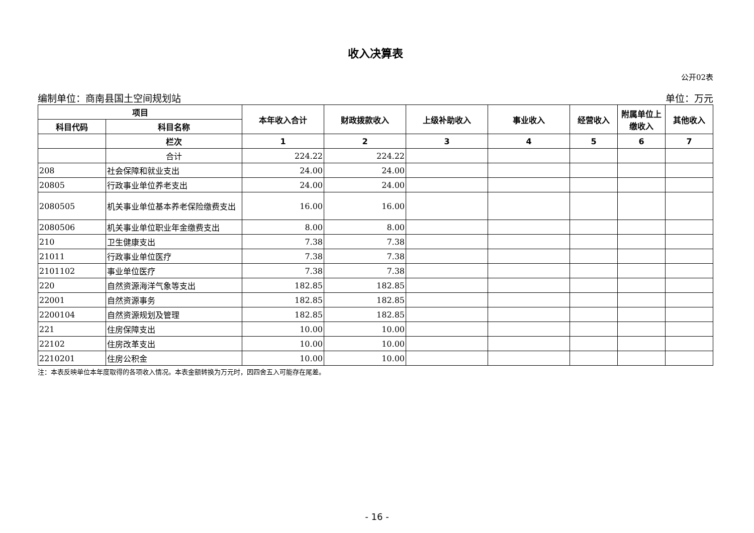收入决算表
公开02表
编制单位：商南县国土空间规划站 单位：万元
| 项目 | | 本年收入合计 | 财政拨款收入 | 上级补助收入 | 事业收入 | 经营收入 | 附属单位上缴收入 | 其他收入 |
| --- | --- | --- | --- | --- | --- | --- | --- | --- |
| 科目代码 | 科目名称 | | | | | | | |
| | 栏次 | 1 | 2 | 3 | 4 | 5 | 6 | 7 |
| | 合计 | 224.22 | 224.22 | | | | | |
| 208 | 社会保障和就业支出 | 24.00 | 24.00 | | | | | |
| 20805 | 行政事业单位养老支出 | 24.00 | 24.00 | | | | | |
| 2080505 | 机关事业单位基本养老保险缴费支出 | 16.00 | 16.00 | | | | | |
| 2080506 | 机关事业单位职业年金缴费支出 | 8.00 | 8.00 | | | | | |
| 210 | 卫生健康支出 | 7.38 | 7.38 | | | | | |
| 21011 | 行政事业单位医疗 | 7.38 | 7.38 | | | | | |
| 2101102 | 事业单位医疗 | 7.38 | 7.38 | | | | | |
| 220 | 自然资源海洋气象等支出 | 182.85 | 182.85 | | | | | |
| 22001 | 自然资源事务 | 182.85 | 182.85 | | | | | |
| 2200104 | 自然资源规划及管理 | 182.85 | 182.85 | | | | | |
| 221 | 住房保障支出 | 10.00 | 10.00 | | | | | |
| 22102 | 住房改革支出 | 10.00 | 10.00 | | | | | |
| 2210201 | 住房公积金 | 10.00 | 10.00 | | | | | |
注：本表反映单位本年度取得的各项收入情况。本表金额转换为万元时，因四舍五入可能存在尾差。
- 16 -